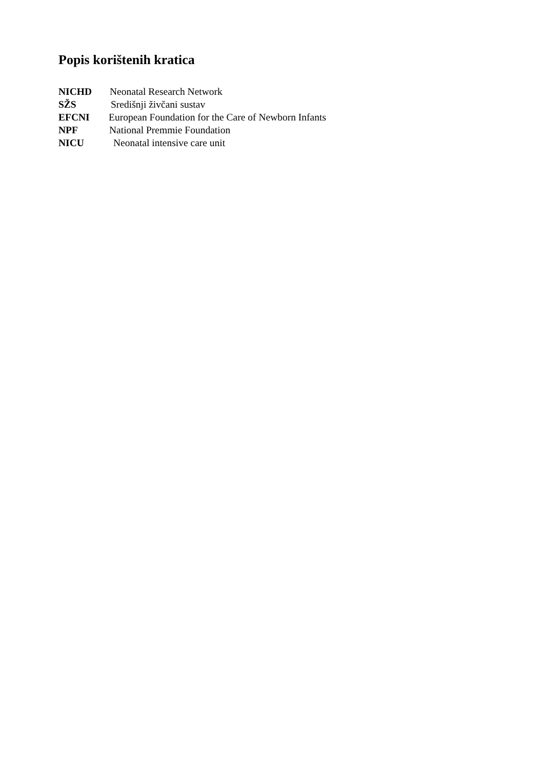Popis korištenih kratica
NICHD Neonatal Research Network
SŽS Središnji živčani sustav
EFCNI European Foundation for the Care of Newborn Infants
NPF National Premmie Foundation
NICU Neonatal intensive care unit